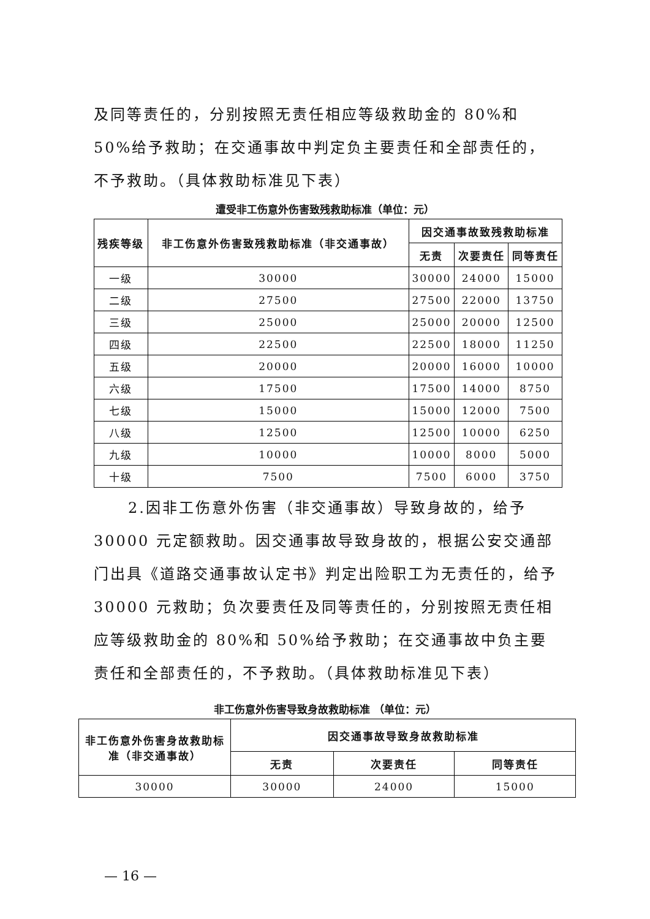及同等责任的，分别按照无责任相应等级救助金的 80%和 50%给予救助；在交通事故中判定负主要责任和全部责任的，不予救助。（具体救助标准见下表）
遭受非工伤意外伤害致残救助标准（单位：元）
| 残疾等级 | 非工伤意外伤害致残救助标准（非交通事故） | 因交通事故致残救助标准 | | |
| --- | --- | --- | --- | --- |
| | | 无责 | 次要责任 | 同等责任 |
| 一级 | 30000 | 30000 | 24000 | 15000 |
| 二级 | 27500 | 27500 | 22000 | 13750 |
| 三级 | 25000 | 25000 | 20000 | 12500 |
| 四级 | 22500 | 22500 | 18000 | 11250 |
| 五级 | 20000 | 20000 | 16000 | 10000 |
| 六级 | 17500 | 17500 | 14000 | 8750 |
| 七级 | 15000 | 15000 | 12000 | 7500 |
| 八级 | 12500 | 12500 | 10000 | 6250 |
| 九级 | 10000 | 10000 | 8000 | 5000 |
| 十级 | 7500 | 7500 | 6000 | 3750 |
2.因非工伤意外伤害（非交通事故）导致身故的，给予 30000 元定额救助。因交通事故导致身故的，根据公安交通部门出具《道路交通事故认定书》判定出险职工为无责任的，给予 30000 元救助；负次要责任及同等责任的，分别按照无责任相应等级救助金的 80%和 50%给予救助；在交通事故中负主要责任和全部责任的，不予救助。（具体救助标准见下表）
非工伤意外伤害导致身故救助标准 （单位：元）
| 非工伤意外伤害身故救助标准（非交通事故） | 因交通事故导致身故救助标准 | | |
| --- | --- | --- | --- |
| | 无责 | 次要责任 | 同等责任 |
| 30000 | 30000 | 24000 | 15000 |
— 16 —